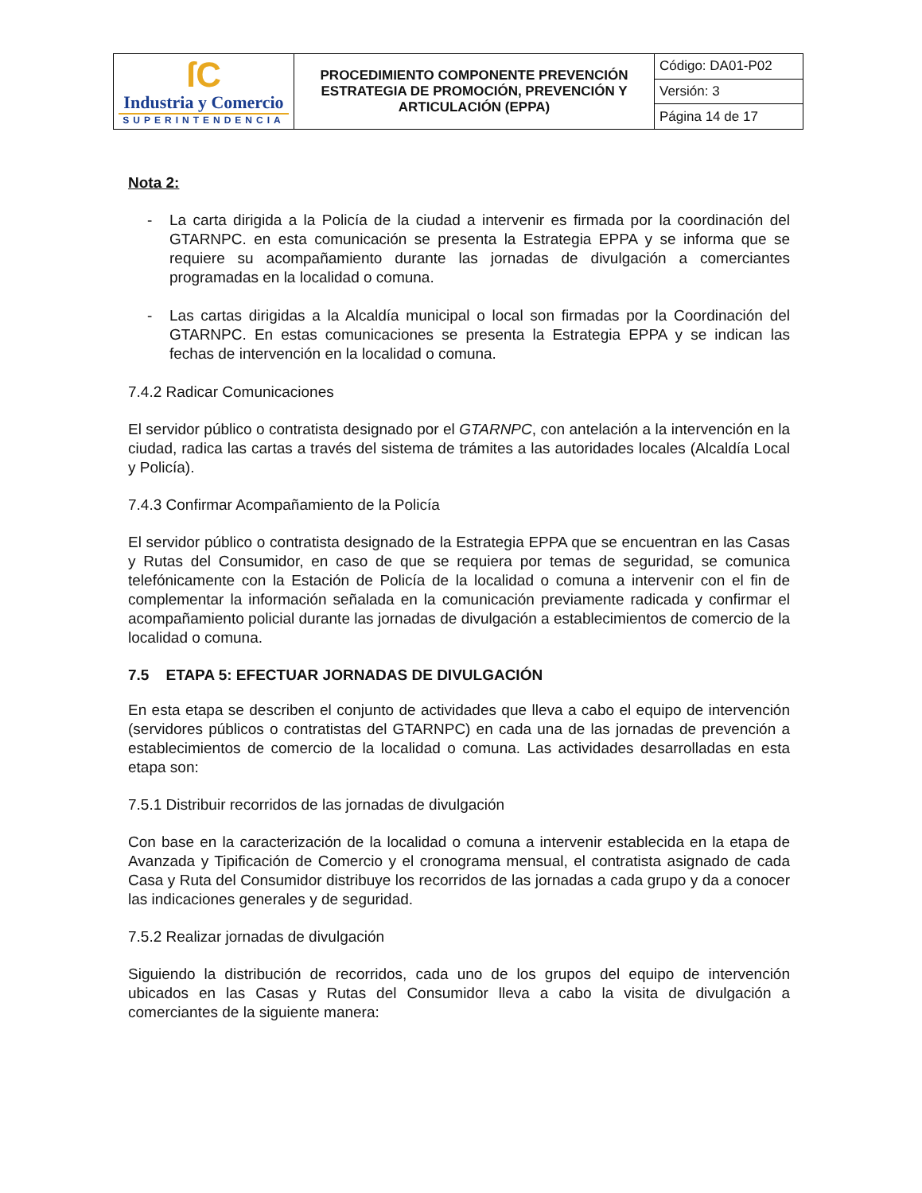| ſC Industria y Comercio SUPERINTENDENCIA | PROCEDIMIENTO COMPONENTE PREVENCIÓN ESTRATEGIA DE PROMOCIÓN, PREVENCIÓN Y ARTICULACIÓN (EPPA) | Código: DA01-P02 |
| | | Versión: 3 |
| | | Página 14 de 17 |
Nota 2:
- La carta dirigida a la Policía de la ciudad a intervenir es firmada por la coordinación del GTARNPC. en esta comunicación se presenta la Estrategia EPPA y se informa que se requiere su acompañamiento durante las jornadas de divulgación a comerciantes programadas en la localidad o comuna.
- Las cartas dirigidas a la Alcaldía municipal o local son firmadas por la Coordinación del GTARNPC. En estas comunicaciones se presenta la Estrategia EPPA y se indican las fechas de intervención en la localidad o comuna.
7.4.2 Radicar Comunicaciones
El servidor público o contratista designado por el GTARNPC, con antelación a la intervención en la ciudad, radica las cartas a través del sistema de trámites a las autoridades locales (Alcaldía Local y Policía).
7.4.3 Confirmar Acompañamiento de la Policía
El servidor público o contratista designado de la Estrategia EPPA que se encuentran en las Casas y Rutas del Consumidor, en caso de que se requiera por temas de seguridad, se comunica telefónicamente con la Estación de Policía de la localidad o comuna a intervenir con el fin de complementar la información señalada en la comunicación previamente radicada y confirmar el acompañamiento policial durante las jornadas de divulgación a establecimientos de comercio de la localidad o comuna.
7.5 ETAPA 5: EFECTUAR JORNADAS DE DIVULGACIÓN
En esta etapa se describen el conjunto de actividades que lleva a cabo el equipo de intervención (servidores públicos o contratistas del GTARNPC) en cada una de las jornadas de prevención a establecimientos de comercio de la localidad o comuna. Las actividades desarrolladas en esta etapa son:
7.5.1 Distribuir recorridos de las jornadas de divulgación
Con base en la caracterización de la localidad o comuna a intervenir establecida en la etapa de Avanzada y Tipificación de Comercio y el cronograma mensual, el contratista asignado de cada Casa y Ruta del Consumidor distribuye los recorridos de las jornadas a cada grupo y da a conocer las indicaciones generales y de seguridad.
7.5.2 Realizar jornadas de divulgación
Siguiendo la distribución de recorridos, cada uno de los grupos del equipo de intervención ubicados en las Casas y Rutas del Consumidor lleva a cabo la visita de divulgación a comerciantes de la siguiente manera: